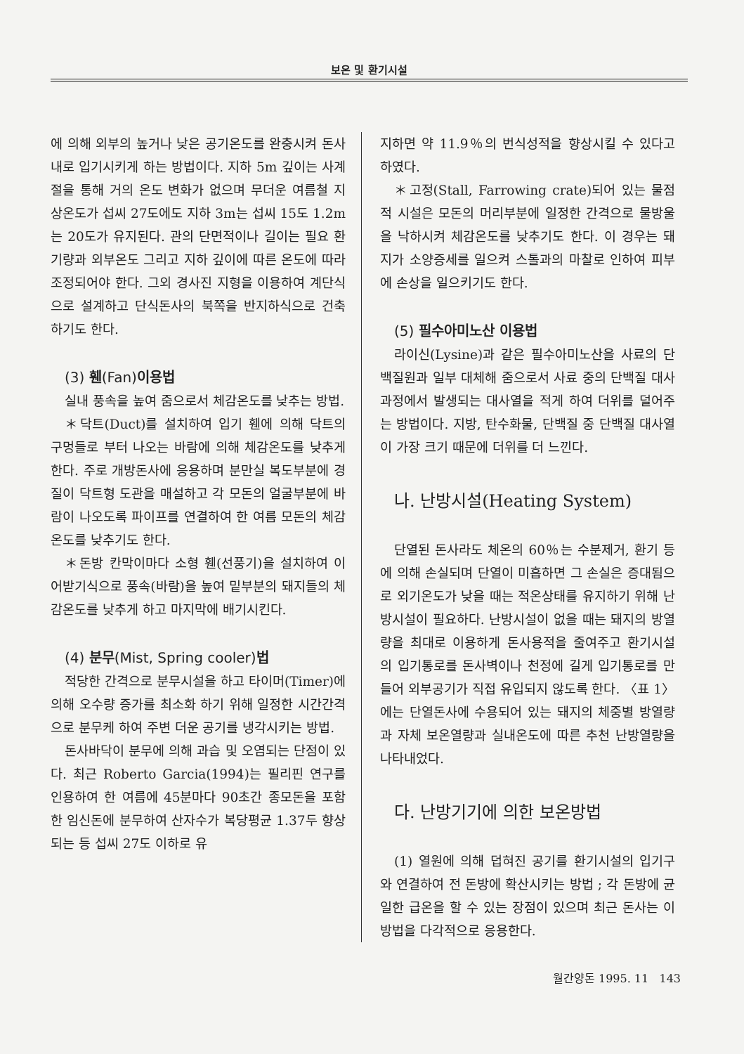보온 및 환기시설
에 의해 외부의 높거나 낮은 공기온도를 완충시켜 돈사내로 입기시키게 하는 방법이다. 지하 5m 깊이는 사계절을 통해 거의 온도 변화가 없으며 무더운 여름철 지상온도가 섭씨 27도에도 지하 3m는 섭씨 15도 1.2m는 20도가 유지된다. 관의 단면적이나 길이는 필요 환기량과 외부온도 그리고 지하 깊이에 따른 온도에 따라 조정되어야 한다. 그외 경사진 지형을 이용하여 계단식으로 설계하고 단식돈사의 북쪽을 반지하식으로 건축하기도 한다.
(3) 휀(Fan)이용법
실내 풍속을 높여 줌으로서 체감온도를 낮추는 방법.
＊닥트(Duct)를 설치하여 입기 휀에 의해 닥트의 구멍들로 부터 나오는 바람에 의해 체감온도를 낮추게 한다. 주로 개방돈사에 응용하며 분만실 복도부분에 경질이 닥트형 도관을 매설하고 각 모돈의 얼굴부분에 바람이 나오도록 파이프를 연결하여 한 여름 모돈의 체감온도를 낮추기도 한다.
＊돈방 칸막이마다 소형 휀(선풍기)을 설치하여 이어받기식으로 풍속(바람)을 높여 밑부분의 돼지들의 체감온도를 낮추게 하고 마지막에 배기시킨다.
(4) 분무(Mist, Spring cooler)법
적당한 간격으로 분무시설을 하고 타이머(Timer)에 의해 오수량 증가를 최소화 하기 위해 일정한 시간간격으로 분무케 하여 주변 더운 공기를 냉각시키는 방법.
돈사바닥이 분무에 의해 과습 및 오염되는 단점이 있다. 최근 Roberto Garcia(1994)는 필리핀 연구를 인용하여 한 여름에 45분마다 90초간 종모돈을 포함한 임신돈에 분무하여 산자수가 복당평균 1.37두 향상되는 등 섭씨 27도 이하로 유
지하면 약 11.9％의 번식성적을 향상시킬 수 있다고 하였다.
＊고정(Stall, Farrowing crate)되어 있는 물점적 시설은 모돈의 머리부분에 일정한 간격으로 물방울을 낙하시켜 체감온도를 낮추기도 한다. 이 경우는 돼지가 소양증세를 일으켜 스톨과의 마찰로 인하여 피부에 손상을 일으키기도 한다.
(5) 필수아미노산 이용법
라이신(Lysine)과 같은 필수아미노산을 사료의 단백질원과 일부 대체해 줌으로서 사료 중의 단백질 대사과정에서 발생되는 대사열을 적게 하여 더위를 덜어주는 방법이다. 지방, 탄수화물, 단백질 중 단백질 대사열이 가장 크기 때문에 더위를 더 느낀다.
나. 난방시설(Heating System)
단열된 돈사라도 체온의 60％는 수분제거, 환기 등에 의해 손실되며 단열이 미흡하면 그 손실은 증대됨으로 외기온도가 낮을 때는 적온상태를 유지하기 위해 난방시설이 필요하다. 난방시설이 없을 때는 돼지의 방열량을 최대로 이용하게 돈사용적을 줄여주고 환기시설의 입기통로를 돈사벽이나 천정에 길게 입기통로를 만들어 외부공기가 직접 유입되지 않도록 한다. 〈표 1〉에는 단열돈사에 수용되어 있는 돼지의 체중별 방열량과 자체 보온열량과 실내온도에 따른 추천 난방열량을 나타내었다.
다. 난방기기에 의한 보온방법
(1) 열원에 의해 덥혀진 공기를 환기시설의 입기구와 연결하여 전 돈방에 확산시키는 방법 ; 각 돈방에 균일한 급온을 할 수 있는 장점이 있으며 최근 돈사는 이 방법을 다각적으로 응용한다.
월간양돈 1995. 11 143